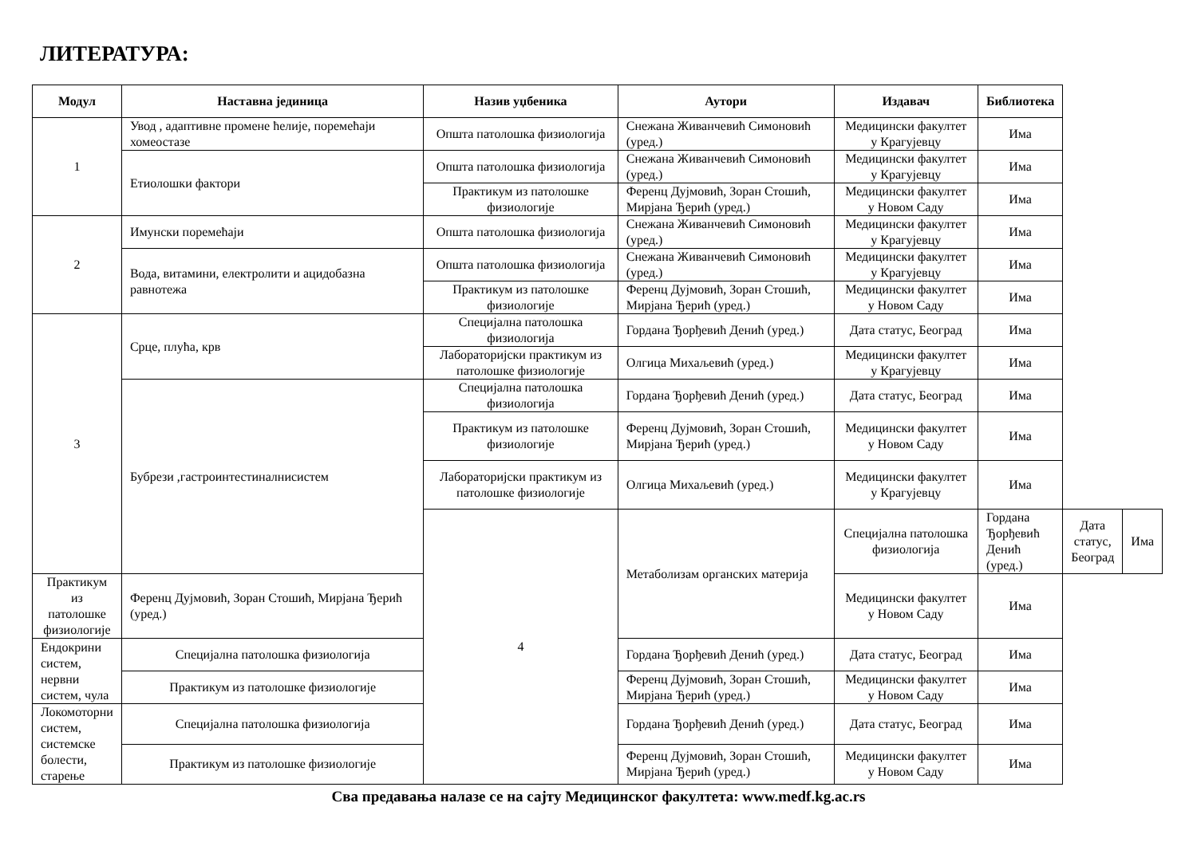ЛИТЕРАТУРА:
| Модул | Наставна јединица | Назив уџбеника | Аутори | Издавач | Библиотека | | |
| --- | --- | --- | --- | --- | --- | --- | --- |
| 1 | Увод , адаптивне промене ћелије, поремећаји хомеостазе | Општа патолошка физиологија | Снежана Живанчевић Симоновић (уред.) | Медицински факултет у Крагујевцу | Има | | |
| | Етиолошки фактори | Општа патолошка физиологија | Снежана Живанчевић Симоновић (уред.) | Медицински факултет у Крагујевцу | Има | | |
| | | Практикум из патолошке физиологије | Ференц Дујмовић, Зоран Стошић, Мирјана Ђерић (уред.) | Медицински факултет у Новом Саду | Има | | |
| 2 | Имунски поремећаји | Општа патолошка физиологија | Снежана Живанчевић Симоновић (уред.) | Медицински факултет у Крагујевцу | Има | | |
| | Вода, витамини, електролити и ацидобазна равнотежа | Општа патолошка физиологија | Снежана Живанчевић Симоновић (уред.) | Медицински факултет у Крагујевцу | Има | | |
| | | Практикум из патолошке физиологије | Ференц Дујмовић, Зоран Стошић, Мирјана Ђерић (уред.) | Медицински факултет у Новом Саду | Има | | |
| 3 | Срце, плућа, крв | Специјална патолошка физиологија | Гордана Ђорђевић Денић (уред.) | Дата статус, Београд | Има | | |
| | | Лабораторијски практикум из патолошке физиологије | Олгица Михаљевић (уред.) | Медицински факултет у Крагујевцу | Има | | |
| | Бубрези ,гастроинтестиналнисистем | Специјална патолошка физиологија | Гордана Ђорђевић Денић (уред.) | Дата статус, Београд | Има | | |
| | | Практикум из патолошке физиологије | Ференц Дујмовић, Зоран Стошић, Мирјана Ђерић (уред.) | Медицински факултет у Новом Саду | Има | | |
| | | Лабораторијски практикум из патолошке физиологије | Олгица Михаљевић (уред.) | Медицински факултет у Крагујевцу | Има | | |
| | | 4 | Метаболизам органских материја | Специјална патолошка физиологија | Гордана Ђорђевић Денић (уред.) | Дата статус, Београд | Има |
| Практикум из патолошке физиологије | Ференц Дујмовић, Зоран Стошић, Мирјана Ђерић (уред.) | | | Медицински факултет у Новом Саду | Има | | |
| Ендокрини систем, нервни систем, чула | Специјална патолошка физиологија | | Гордана Ђорђевић Денић (уред.) | Дата статус, Београд | Има | | |
| | Практикум из патолошке физиологије | | Ференц Дујмовић, Зоран Стошић, Мирјана Ђерић (уред.) | Медицински факултет у Новом Саду | Има | | |
| Локомоторни систем, системске болести, старење | Специјална патолошка физиологија | | Гордана Ђорђевић Денић (уред.) | Дата статус, Београд | Има | | |
| | Практикум из патолошке физиологије | | Ференц Дујмовић, Зоран Стошић, Мирјана Ђерић (уред.) | Медицински факултет у Новом Саду | Има | | |
Сва предавања налазе се на сајту Медицинског факултета: www.medf.kg.ac.rs